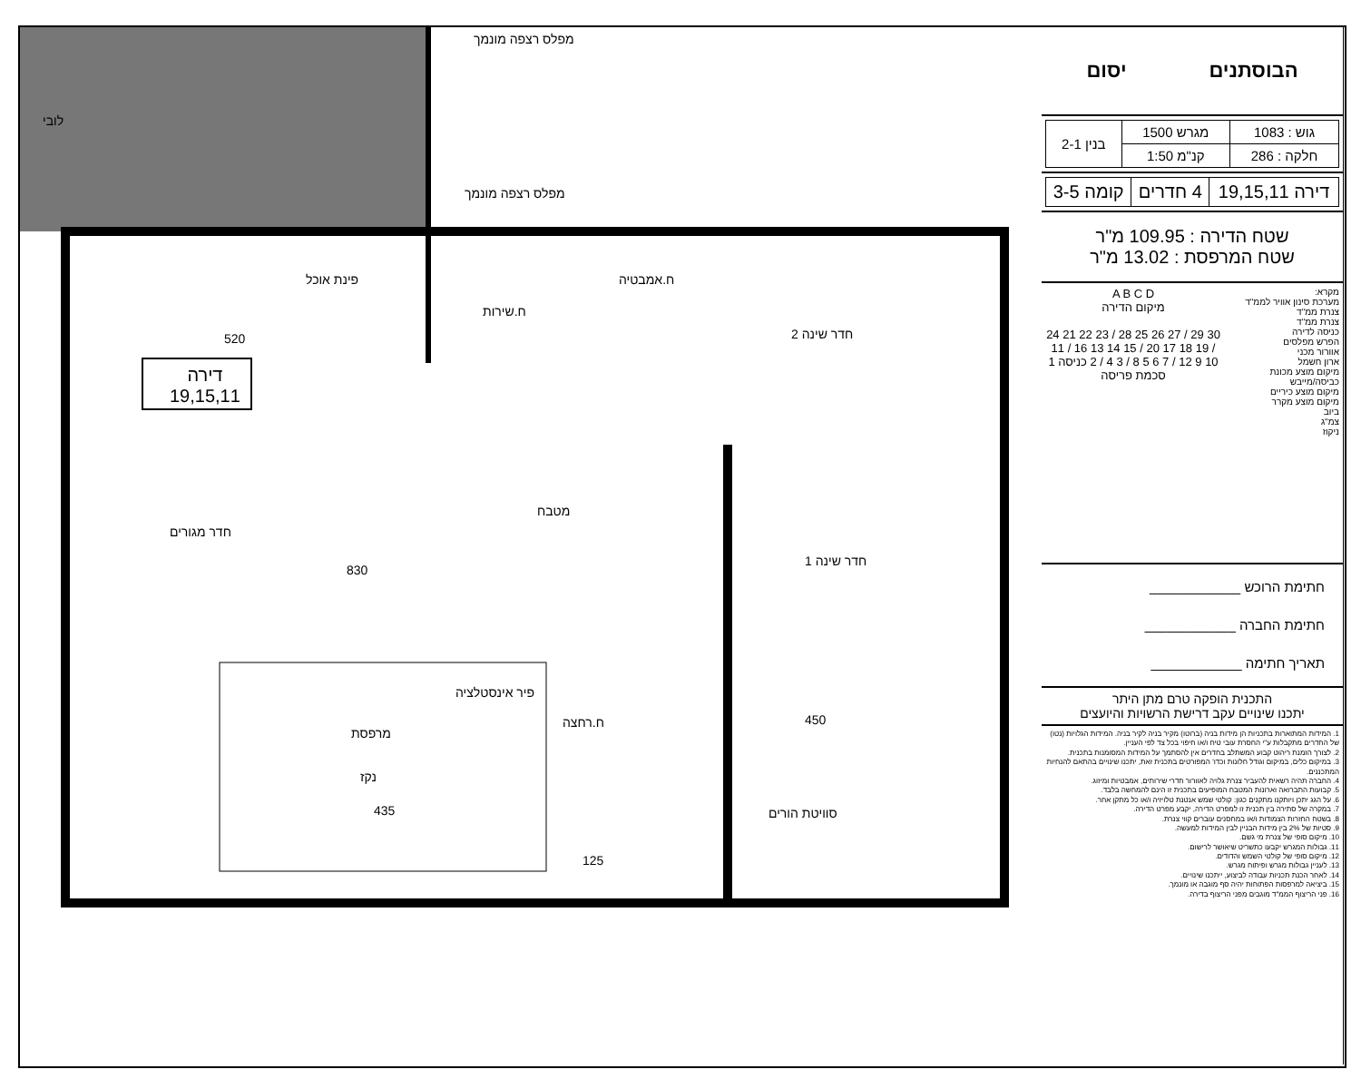לובי
מפלס רצפה מונמך
מפלס רצפה מונמך
פינת אוכל
ח.שירות
ח.אמבטיה
חדר שינה 2
דירה
19,15,11
מטבח
חדר מגורים
חדר שינה 1
פיר אינסטלציה
מרפסת
נקז
ח.רחצה
סוויטת הורים
520
830
435
450
125
הבוסתנים יסום
| גוש : 1083 | מגרש 1500 | בנין 2-1 |
| חלקה : 286 | קנ"מ 1:50 | |
| דירה 19,15,11 | 4 חדרים | קומה 3-5 |
שטח הדירה : 109.95 מ"ר
שטח המרפסת : 13.02 מ"ר
מקרא:
מערכת סינון אוויר לממ"ד
צנרת ממ"ד
צנרת ממ"ד
כניסה לדירה
הפרש מפלסים
אוורור מכני
ארון חשמל
מיקום מוצע מכונת כביסה/מייבש
מיקום מוצע כיריים
מיקום מוצע מקרר
ביוב
צמ"ג
ניקוז
A B C D
מיקום הדירה
30 29 / 27 26 25 28 / 23 22 21 24 / 19 18 17 20 / 15 14 13 16 / 11 10 9 12 / 7 6 5 8 / 3 4 / 2 כניסה 1
סכמת פריסה
חתימת הרוכש ____________
חתימת החברה ____________
תאריך חתימה ____________
התכנית הופקה טרם מתן היתר
יתכנו שינויים עקב דרישת הרשויות והיועצים
1. המידות המתוארות בתכניות הן מידות בניה (ברוטו) מקיר בניה לקיר בניה. המידות הגלויות (נטו) של החדרים מתקבלות ע"י החסרת עובי טיח ו/או חיפוי בכל צד לפי העניין.
2. לצורך הזמנת ריהוט קבוע המשתלב בחדרים אין להסתמך על המידות המסומנות בתכנית.
3. במיקום כלים, במיקום וגודל חלונות וכדו' המפורטים בתכנית זאת, יתכנו שינויים בהתאם להנחיות המתכננים.
4. החברה תהיה רשאית להעביר צנרת גלויה לאוורור חדרי שירותים, אמבטיות ומיזוג.
5. קבועות התברואה וארונות המטבח המופיעים בתכנית זו הינם להמחשה בלבד.
6. על הגג יתכן ויותקנו מתקנים כגון: קולטי שמש אנטנת טלויזיה ו/או כל מתקן אחר.
7. במקרה של סתירה בין תכנית זו למפרט הדירה, יקבע מפרט הדירה.
8. בשטח החזרות הצמודות ו/או במחסנים עוברים קווי צנרת.
9. סטיות של 2% בין מידות הבניין לבין המידות למעשה.
10. מיקום סופי של צנרת מי גשם.
11. גבולות המגרש יקבעו כתשריט שיאושר לרישום.
12. מיקום סופי של קולטי השמש והדודים.
13. לעניין גבולות מגרש ופיתוח מגרש.
14. לאחר הכנת תכניות עבודה לביצוע, ייתכנו שינויים.
15. ביציאה למרפסות הפתוחות יהיה סף מוגבה או מונמך.
16. פני הריצוף הממ"ד מוגבים מפני הריצוף בדירה.